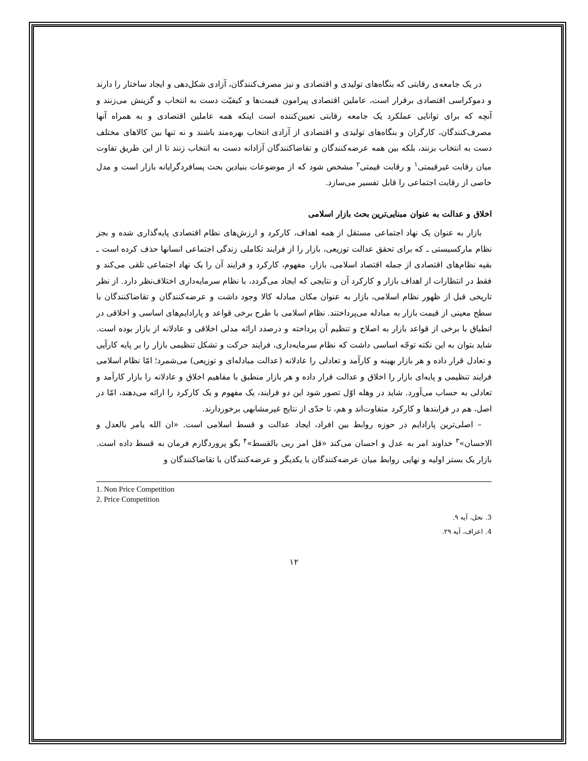در یک جامعه‌ی رقابتی که بنگاه‌های تولیدی و اقتصادی و نیز مصرف‌کنندگان، آزادی شکل‌دهی و ایجاد ساختار را دارند و دموکراسی اقتصادی برقرار است، عاملین اقتصادی پیرامون قیمت‌ها و کیفیّت دست به انتخاب و گزینش می‌زنند و آنچه که برای توانایی عملکرد یک جامعه رقابتی تعیین‌کننده است اینکه همه عاملین اقتصادی و به همراه آنها مصرف‌کنندگان، کارگران و بنگاه‌های تولیدی و اقتصادی از آزادی انتخاب بهره‌مند باشند و نه تنها بین کالاهای مختلف دست به انتخاب بزنند، بلکه بین همه عرضه‌کنندگان و تقاضاکنندگان آزادانه دست به انتخاب زنند تا از این طریق تفاوت میان رقابت غیرقیمتی<sup>۱</sup> و رقابت قیمتی<sup>۲</sup> مشخص شود که از موضوعات بنیادین بحث پسافردگرایانه بازار است و مدل خاصی از رقابت اجتماعی را قابل تفسیر می‌سازد.
اخلاق و عدالت به عنوان مبنایی‌ترین بحث بازار اسلامی
بازار به عنوان یک نهاد اجتماعی مستقل از همه اهداف، کارکرد و ارزش‌های نظام اقتصادی پایه‌گذاری شده و بجز نظام مارکسیستی ـ که برای تحقق عدالت توزیعی، بازار را از فرایند تکاملی زندگی اجتماعی انسانها حذف کرده است ـ بقیه نظام‌های اقتصادی از جمله اقتصاد اسلامی، بازار، مفهوم، کارکرد و فرایند آن را یک نهاد اجتماعی تلقی می‌کند و فقط در انتظارات از اهداف بازار و کارکرد آن و نتایجی که ایجاد می‌گردد، با نظام سرمایه‌داری اختلاف‌نظر دارد. از نظر تاریخی قبل از ظهور نظام اسلامی، بازار به عنوان مکان مبادله کالا وجود داشت و عرضه‌کنندگان و تقاضاکنندگان با سطح معینی از قیمت بازار به مبادله می‌پرداختند. نظام اسلامی با طرح برخی قواعد و پارادایم‌های اساسی و اخلاقی در انطباق با برخی از قواعد بازار به اصلاح و تنظیم آن پرداخته و درصدد ارائه مدلی اخلاقی و عادلانه از بازار بوده است. شاید بتوان به این نکته توجّه اساسی داشت که نظام سرمایه‌داری، فرایند حرکت و تشکل تنظیمی بازار را بر پایه کارآیی و تعادل قرار داده و هر بازار بهینه و کارآمد و تعادلی را عادلانه (عدالت مبادله‌ای و توزیعی) می‌شمرد؛ امّا نظام اسلامی فرایند تنظیمی و پایه‌ای بازار را اخلاق و عدالت قرار داده و هر بازار منطبق با مفاهیم اخلاق و عادلانه را بازار کارآمد و تعادلی به حساب می‌آورد. شاید در وهله اوّل تصور شود این دو فرایند، یک مفهوم و یک کارکرد را ارائه می‌دهند، امّا در اصل، هم در فرایندها و کارکرد متفاوت‌اند و هم، تا حدّی از نتایج غیرمشابهی برخوردارند.
– اصلی‌ترین پارادایم در حوزه روابط بین افراد، ایجاد عدالت و قسط اسلامی است. «ان الله یامر بالعدل و الاحسان»<sup>۳</sup> خداوند امر به عدل و احسان می‌کند «قل امر ربی بالقسط»<sup>۴</sup> بگو پروردگارم فرمان به قسط داده است. بازار یک بستر اولیه و نهایی روابط میان عرضه‌کنندگان با یکدیگر و عرضه‌کنندگان با تقاضاکنندگان و
1. Non Price Competition
2. Price Competition
3. نحل، آیه ۹.
4. اعراف، آیه ۲۹.
۱۲